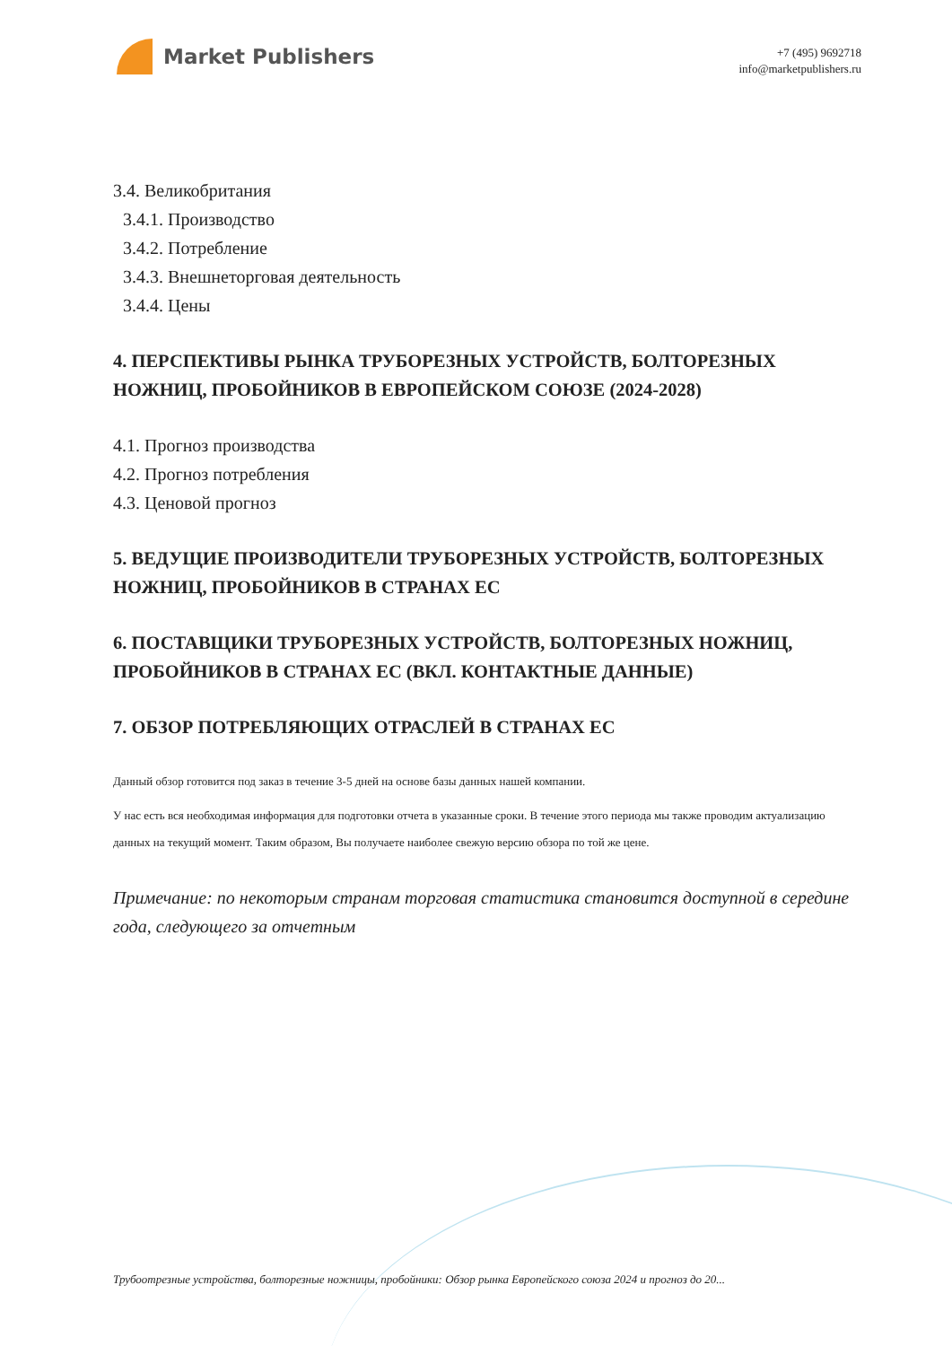Market Publishers
+7 (495) 9692718
info@marketpublishers.ru
3.4. Великобритания
3.4.1. Производство
3.4.2. Потребление
3.4.3. Внешнеторговая деятельность
3.4.4. Цены
4. ПЕРСПЕКТИВЫ РЫНКА ТРУБОРЕЗНЫХ УСТРОЙСТВ, БОЛТОРЕЗНЫХ НОЖНИЦ, ПРОБОЙНИКОВ В ЕВРОПЕЙСКОМ СОЮЗЕ (2024-2028)
4.1. Прогноз производства
4.2. Прогноз потребления
4.3. Ценовой прогноз
5. ВЕДУЩИЕ ПРОИЗВОДИТЕЛИ ТРУБОРЕЗНЫХ УСТРОЙСТВ, БОЛТОРЕЗНЫХ НОЖНИЦ, ПРОБОЙНИКОВ В СТРАНАХ ЕС
6. ПОСТАВЩИКИ ТРУБОРЕЗНЫХ УСТРОЙСТВ, БОЛТОРЕЗНЫХ НОЖНИЦ, ПРОБОЙНИКОВ В СТРАНАХ ЕС (ВКЛ. КОНТАКТНЫЕ ДАННЫЕ)
7. ОБЗОР ПОТРЕБЛЯЮЩИХ ОТРАСЛЕЙ В СТРАНАХ ЕС
Данный обзор готовится под заказ в течение 3-5 дней на основе базы данных нашей компании.
У нас есть вся необходимая информация для подготовки отчета в указанные сроки. В течение этого периода мы также проводим актуализацию данных на текущий момент. Таким образом, Вы получаете наиболее свежую версию обзора по той же цене.
Примечание: по некоторым странам торговая статистика становится доступной в середине года, следующего за отчетным
Трубоотрезные устройства, болторезные ножницы, пробойники: Обзор рынка Европейского союза 2024 и прогноз до 20...